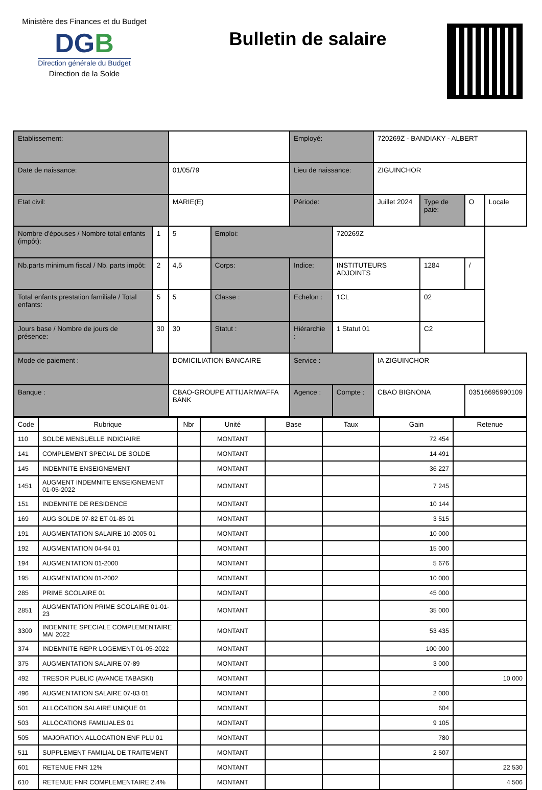Ministère des Finances et du Budget
DGB
Direction générale du Budget
Direction de la Solde
Bulletin de salaire
| Etablissement: | | | | Employé: | | 720269Z - BANDIAKY - ALBERT | | | |
| Date de naissance: | | 01/05/79 | | Lieu de naissance: | | ZIGUINCHOR | | | |
| Etat civil: | | MARIE(E) | | Période: | | Juillet 2024 | Type de paie: | O | Locale |
| Nombre d'épouses / Nombre total enfants (impôt): | 1 | 5 | | | | Emploi: | | 720269Z | |
| Nb.parts minimum fiscal / Nb. parts impôt: | 2 | 4,5 | Corps: | Indice: | INSTITUTEURS ADJOINTS | | 1284 | / | |
| Total enfants prestation familiale / Total enfants: | 5 | 5 | Classe : | Echelon : | 1CL | | 02 | | |
| Jours base / Nombre de jours de présence: | 30 | 30 | Statut : | Hiérarchie : | 1 Statut 01 | | C2 | | |
| Mode de paiement : | | DOMICILIATION BANCAIRE | | Service : | | IA ZIGUINCHOR | | | |
| Banque : | | CBAO-GROUPE ATTIJARIWAFFA BANK | | Agence : | Compte : | CBAO BIGNONA | | 03516695990109 | |
| Code | Rubrique | Nbr | Unité | Base | Taux | Gain | Retenue |
| --- | --- | --- | --- | --- | --- | --- | --- |
| 110 | SOLDE MENSUELLE INDICIAIRE | | MONTANT | | | 72 454 | |
| 141 | COMPLEMENT SPECIAL DE SOLDE | | MONTANT | | | 14 491 | |
| 145 | INDEMNITE ENSEIGNEMENT | | MONTANT | | | 36 227 | |
| 1451 | AUGMENT INDEMNITE ENSEIGNEMENT 01-05-2022 | | MONTANT | | | 7 245 | |
| 151 | INDEMNITE DE RESIDENCE | | MONTANT | | | 10 144 | |
| 169 | AUG SOLDE 07-82 ET 01-85 01 | | MONTANT | | | 3 515 | |
| 191 | AUGMENTATION SALAIRE 10-2005 01 | | MONTANT | | | 10 000 | |
| 192 | AUGMENTATION 04-94 01 | | MONTANT | | | 15 000 | |
| 194 | AUGMENTATION 01-2000 | | MONTANT | | | 5 676 | |
| 195 | AUGMENTATION 01-2002 | | MONTANT | | | 10 000 | |
| 285 | PRIME SCOLAIRE 01 | | MONTANT | | | 45 000 | |
| 2851 | AUGMENTATION PRIME SCOLAIRE 01-01-23 | | MONTANT | | | 35 000 | |
| 3300 | INDEMNITE SPECIALE COMPLEMENTAIRE MAI 2022 | | MONTANT | | | 53 435 | |
| 374 | INDEMNITE REPR LOGEMENT 01-05-2022 | | MONTANT | | | 100 000 | |
| 375 | AUGMENTATION SALAIRE 07-89 | | MONTANT | | | 3 000 | |
| 492 | TRESOR PUBLIC (AVANCE TABASKI) | | MONTANT | | | | 10 000 |
| 496 | AUGMENTATION SALAIRE 07-83 01 | | MONTANT | | | 2 000 | |
| 501 | ALLOCATION SALAIRE UNIQUE 01 | | MONTANT | | | 604 | |
| 503 | ALLOCATIONS FAMILIALES 01 | | MONTANT | | | 9 105 | |
| 505 | MAJORATION ALLOCATION ENF PLU 01 | | MONTANT | | | 780 | |
| 511 | SUPPLEMENT FAMILIAL DE TRAITEMENT | | MONTANT | | | 2 507 | |
| 601 | RETENUE FNR 12% | | MONTANT | | | | 22 530 |
| 610 | RETENUE FNR COMPLEMENTAIRE 2.4% | | MONTANT | | | | 4 506 |